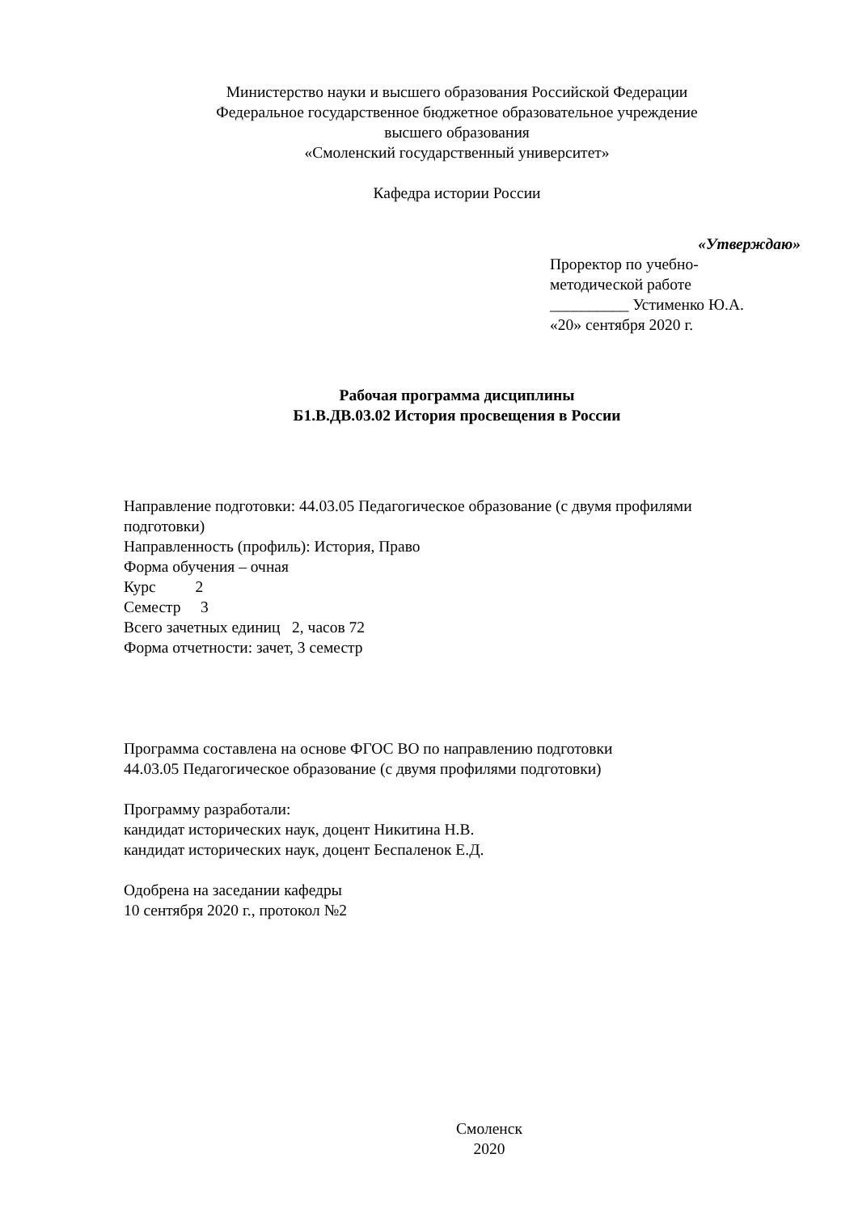Министерство науки и высшего образования Российской Федерации
Федеральное государственное бюджетное образовательное учреждение
высшего образования
«Смоленский государственный университет»
Кафедра истории России
«Утверждаю»
Проректор по учебно-
методической работе
__________ Устименко Ю.А.
«20» сентября 2020 г.
Рабочая программа дисциплины
Б1.В.ДВ.03.02 История просвещения в России
Направление подготовки: 44.03.05 Педагогическое образование (с двумя профилями подготовки)
Направленность (профиль): История, Право
Форма обучения – очная
Курс 2
Семестр 3
Всего зачетных единиц 2, часов 72
Форма отчетности: зачет, 3 семестр
Программа составлена на основе ФГОС ВО по направлению подготовки
44.03.05 Педагогическое образование (с двумя профилями подготовки)
Программу разработали:
кандидат исторических наук, доцент Никитина Н.В.
кандидат исторических наук, доцент Беспаленок Е.Д.
Одобрена на заседании кафедры
10 сентября 2020 г., протокол №2
Смоленск
2020